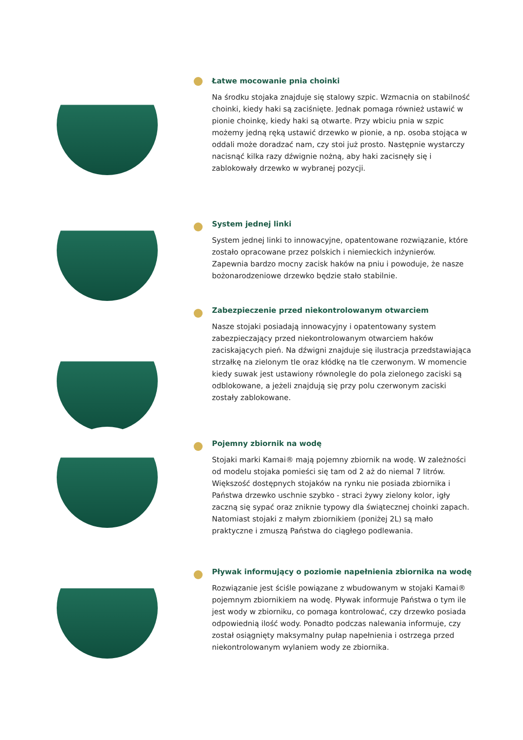Łatwe mocowanie pnia choinki
Na środku stojaka znajduje się stalowy szpic. Wzmacnia on stabilność choinki, kiedy haki są zaciśnięte. Jednak pomaga również ustawić w pionie choinkę, kiedy haki są otwarte. Przy wbiciu pnia w szpic możemy jedną ręką ustawić drzewko w pionie, a np. osoba stojąca w oddali może doradzać nam, czy stoi już prosto. Następnie wystarczy nacisnąć kilka razy dźwignie nożną, aby haki zacisnęły się i zablokowały drzewko w wybranej pozycji.
System jednej linki
System jednej linki to innowacyjne, opatentowane rozwiązanie, które zostało opracowane przez polskich i niemieckich inżynierów. Zapewnia bardzo mocny zacisk haków na pniu i powoduje, że nasze bożonarodzeniowe drzewko będzie stało stabilnie.
Zabezpieczenie przed niekontrolowanym otwarciem
Nasze stojaki posiadają innowacyjny i opatentowany system zabezpieczający przed niekontrolowanym otwarciem haków zaciskających pień. Na dźwigni znajduje się ilustracja przedstawiająca strzałkę na zielonym tle oraz kłódkę na tle czerwonym. W momencie kiedy suwak jest ustawiony równolegle do pola zielonego zaciski są odblokowane, a jeżeli znajdują się przy polu czerwonym zaciski zostały zablokowane.
Pojemny zbiornik na wodę
Stojaki marki Kamai® mają pojemny zbiornik na wodę. W zależności od modelu stojaka pomieści się tam od 2 aż do niemal 7 litrów. Większość dostępnych stojaków na rynku nie posiada zbiornika i Państwa drzewko uschnie szybko - straci żywy zielony kolor, igły zaczną się sypać oraz zniknie typowy dla świątecznej choinki zapach. Natomiast stojaki z małym zbiornikiem (poniżej 2L) są mało praktyczne i zmuszą Państwa do ciągłego podlewania.
Pływak informujący o poziomie napełnienia zbiornika na wodę
Rozwiązanie jest ściśle powiązane z wbudowanym w stojaki Kamai® pojemnym zbiornikiem na wodę. Pływak informuje Państwa o tym ile jest wody w zbiorniku, co pomaga kontrolować, czy drzewko posiada odpowiednią ilość wody. Ponadto podczas nalewania informuje, czy został osiągnięty maksymalny pułap napełnienia i ostrzega przed niekontrolowanym wylaniem wody ze zbiornika.